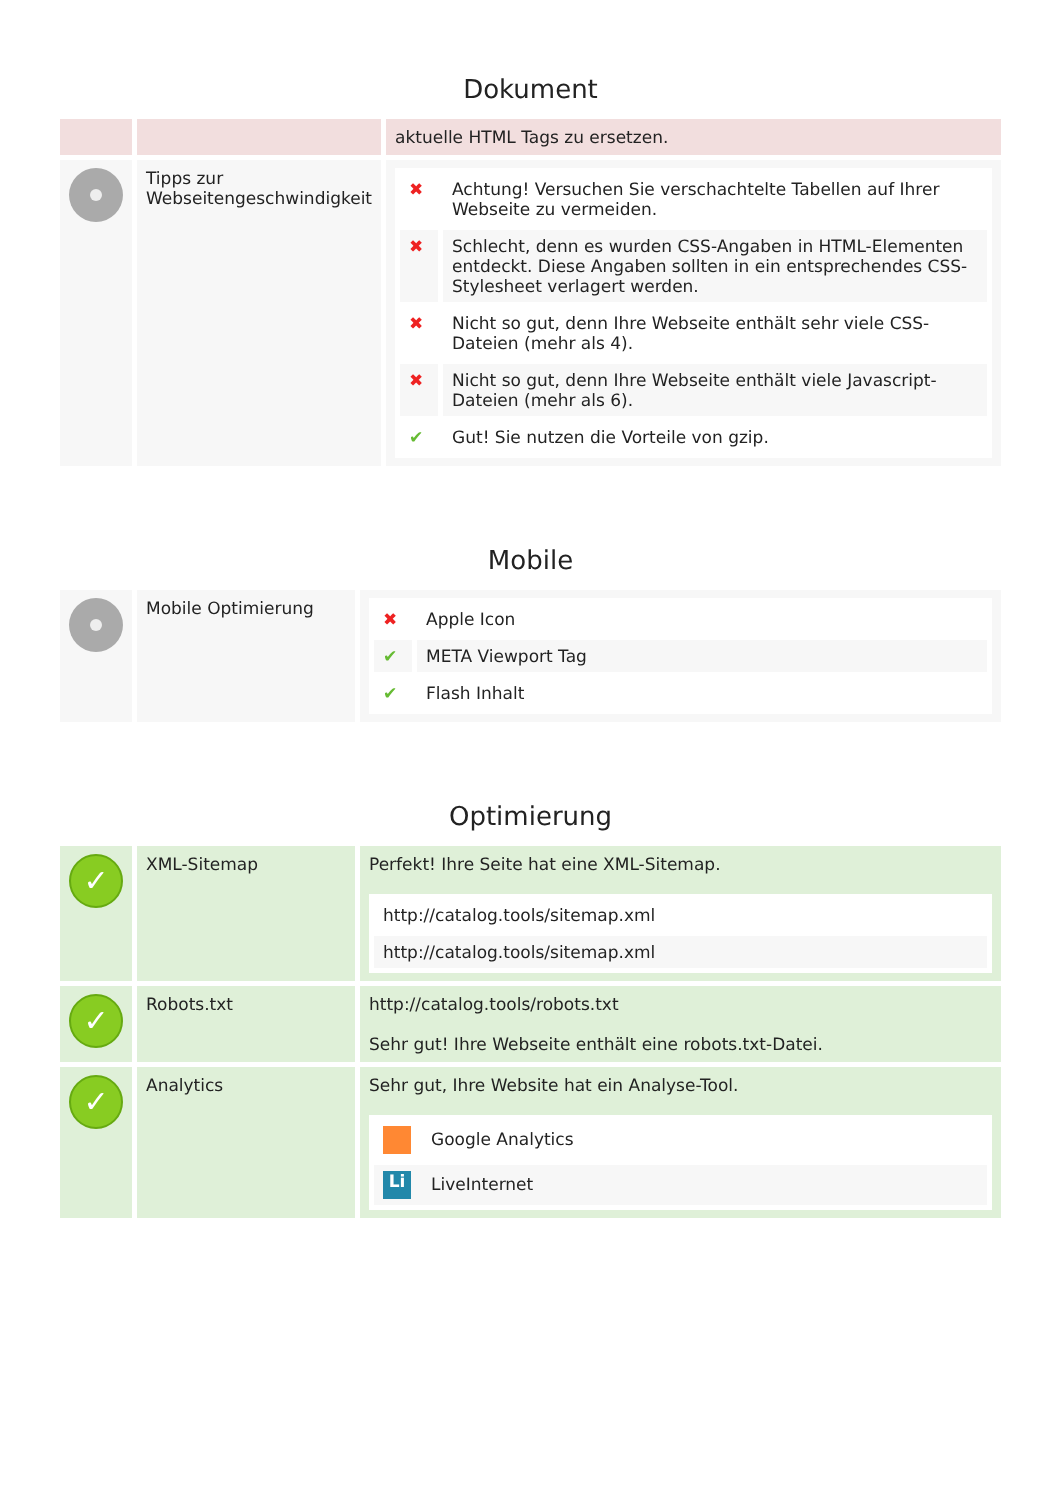Dokument
| | | aktuelle HTML Tags zu ersetzen. |
| | Tipps zur Webseitengeschwindigkeit | / ✖ / Achtung! Versuchen Sie verschachtelte Tabellen auf Ihrer Webseite zu vermeiden. / / ✖ / Schlecht, denn es wurden CSS-Angaben in HTML-Elementen entdeckt. Diese Angaben sollten in ein entsprechendes CSS-Stylesheet verlagert werden. / / ✖ / Nicht so gut, denn Ihre Webseite enthält sehr viele CSS-Dateien (mehr als 4). / / ✖ / Nicht so gut, denn Ihre Webseite enthält viele Javascript-Dateien (mehr als 6). / / ✔ / Gut! Sie nutzen die Vorteile von gzip. / |
Mobile
| | Mobile Optimierung | / ✖ / Apple Icon / / ✔ / META Viewport Tag / / ✔ / Flash Inhalt / |
Optimierung
| ✓ | XML-Sitemap | Perfekt! Ihre Seite hat eine XML-Sitemap. / http://catalog.tools/sitemap.xml / / http://catalog.tools/sitemap.xml / |
| ✓ | Robots.txt | http://catalog.tools/robots.txt Sehr gut! Ihre Webseite enthält eine robots.txt-Datei. |
| ✓ | Analytics | Sehr gut, Ihre Website hat ein Analyse-Tool. / Google Analytics / / Li LiveInternet / |